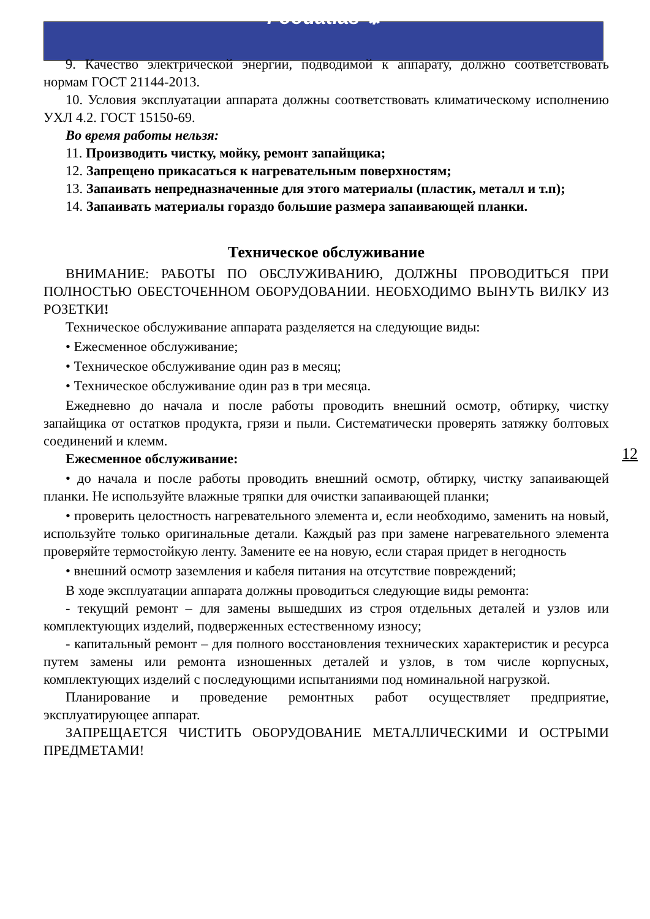Foodatlas ⚙
9. Качество электрической энергии, подводимой к аппарату, должно соответствовать нормам ГОСТ 21144-2013.
10. Условия эксплуатации аппарата должны соответствовать климатическому исполнению УХЛ 4.2. ГОСТ 15150-69.
Во время работы нельзя:
11. Производить чистку, мойку, ремонт запайщика;
12. Запрещено прикасаться к нагревательным поверхностям;
13. Запаивать непредназначенные для этого материалы (пластик, металл и т.п);
14. Запаивать материалы гораздо большие размера запаивающей планки.
Техническое обслуживание
ВНИМАНИЕ: РАБОТЫ ПО ОБСЛУЖИВАНИЮ, ДОЛЖНЫ ПРОВОДИТЬСЯ ПРИ ПОЛНОСТЬЮ ОБЕСТОЧЕННОМ ОБОРУДОВАНИИ. НЕОБХОДИМО ВЫНУТЬ ВИЛКУ ИЗ РОЗЕТКИ!
Техническое обслуживание аппарата разделяется на следующие виды:
• Ежесменное обслуживание;
• Техническое обслуживание один раз в месяц;
• Техническое обслуживание один раз в три месяца.
Ежедневно до начала и после работы проводить внешний осмотр, обтирку, чистку запайщика от остатков продукта, грязи и пыли. Систематически проверять затяжку болтовых соединений и клемм.
Ежесменное обслуживание:
• до начала и после работы проводить внешний осмотр, обтирку, чистку запаивающей планки. Не используйте влажные тряпки для очистки запаивающей планки;
• проверить целостность нагревательного элемента и, если необходимо, заменить на новый, используйте только оригинальные детали. Каждый раз при замене нагревательного элемента проверяйте термостойкую ленту. Замените ее на новую, если старая придет в негодность
• внешний осмотр заземления и кабеля питания на отсутствие повреждений;
В ходе эксплуатации аппарата должны проводиться следующие виды ремонта:
- текущий ремонт – для замены вышедших из строя отдельных деталей и узлов или комплектующих изделий, подверженных естественному износу;
- капитальный ремонт – для полного восстановления технических характеристик и ресурса путем замены или ремонта изношенных деталей и узлов, в том числе корпусных, комплектующих изделий с последующими испытаниями под номинальной нагрузкой.
Планирование и проведение ремонтных работ осуществляет предприятие, эксплуатирующее аппарат.
ЗАПРЕЩАЕТСЯ ЧИСТИТЬ ОБОРУДОВАНИЕ МЕТАЛЛИЧЕСКИМИ И ОСТРЫМИ ПРЕДМЕТАМИ!
12